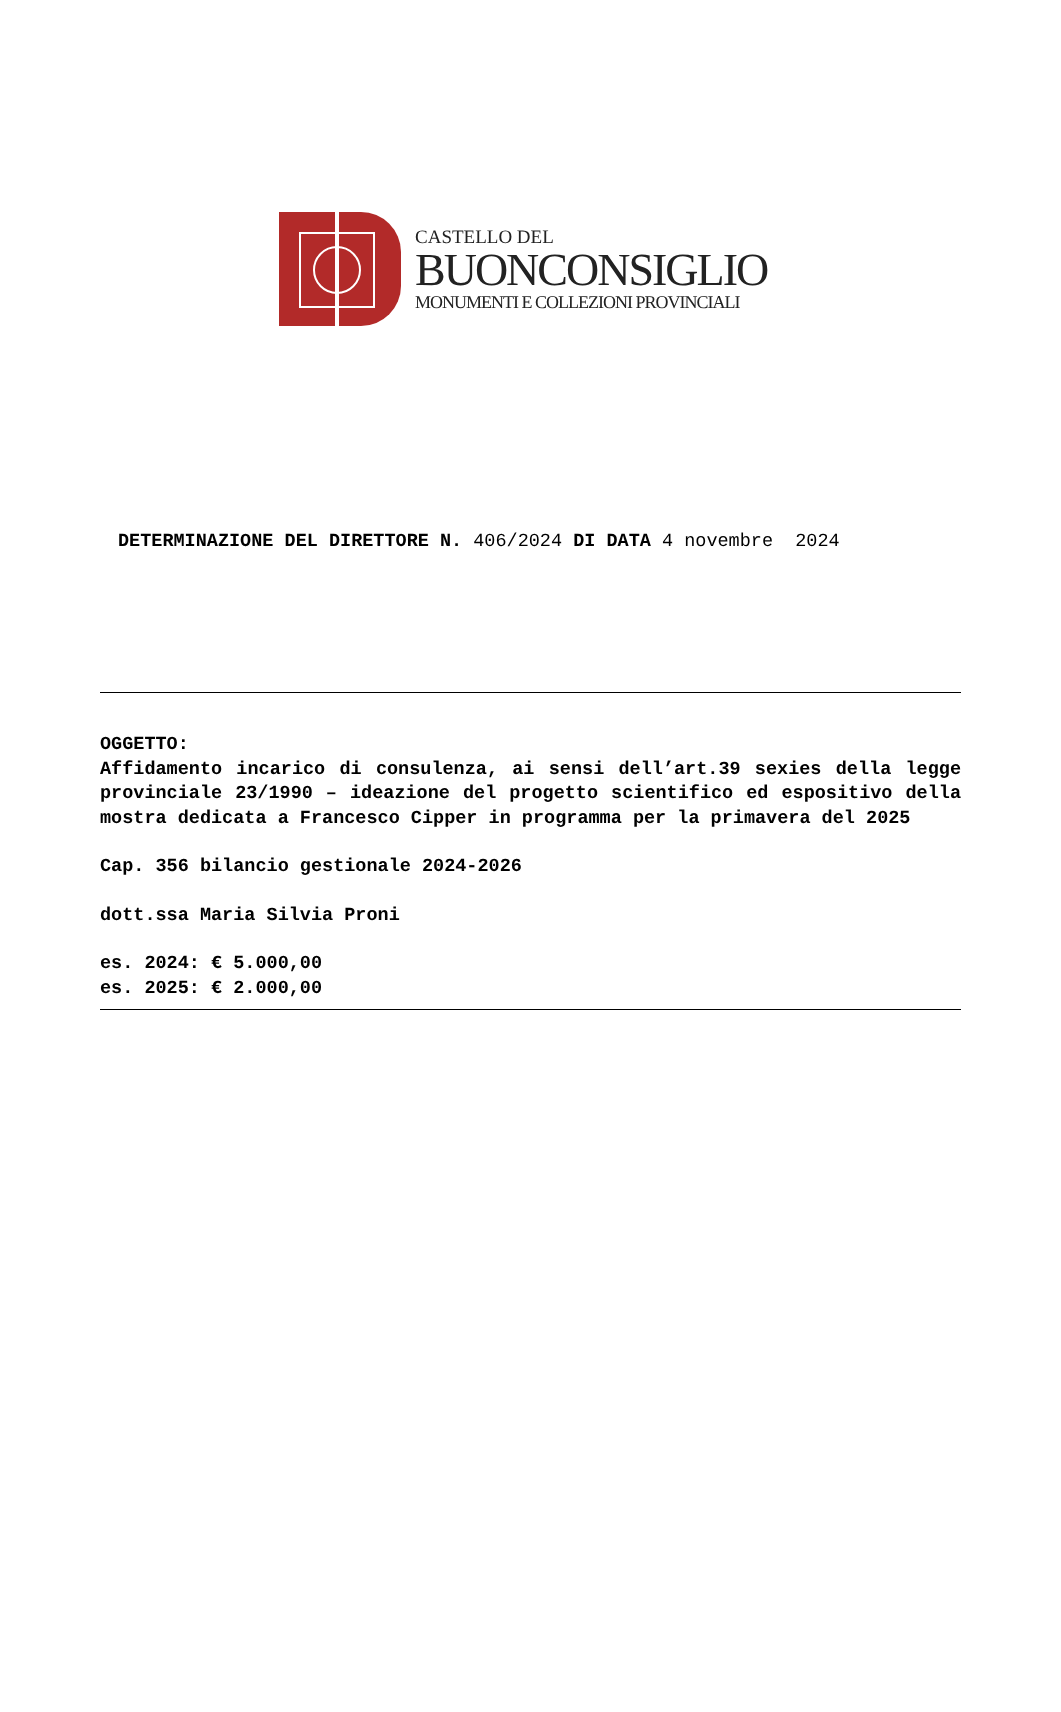CASTELLO DEL
BUONCONSIGLIO
MONUMENTI E COLLEZIONI PROVINCIALI
DETERMINAZIONE DEL DIRETTORE N. 406/2024 DI DATA 4 novembre 2024
OGGETTO:
Affidamento incarico di consulenza, ai sensi dell’art.39 sexies della legge provinciale 23/1990 – ideazione del progetto scientifico ed espositivo della mostra dedicata a Francesco Cipper in programma per la primavera del 2025
Cap. 356 bilancio gestionale 2024-2026
dott.ssa Maria Silvia Proni
es. 2024: € 5.000,00
es. 2025: € 2.000,00